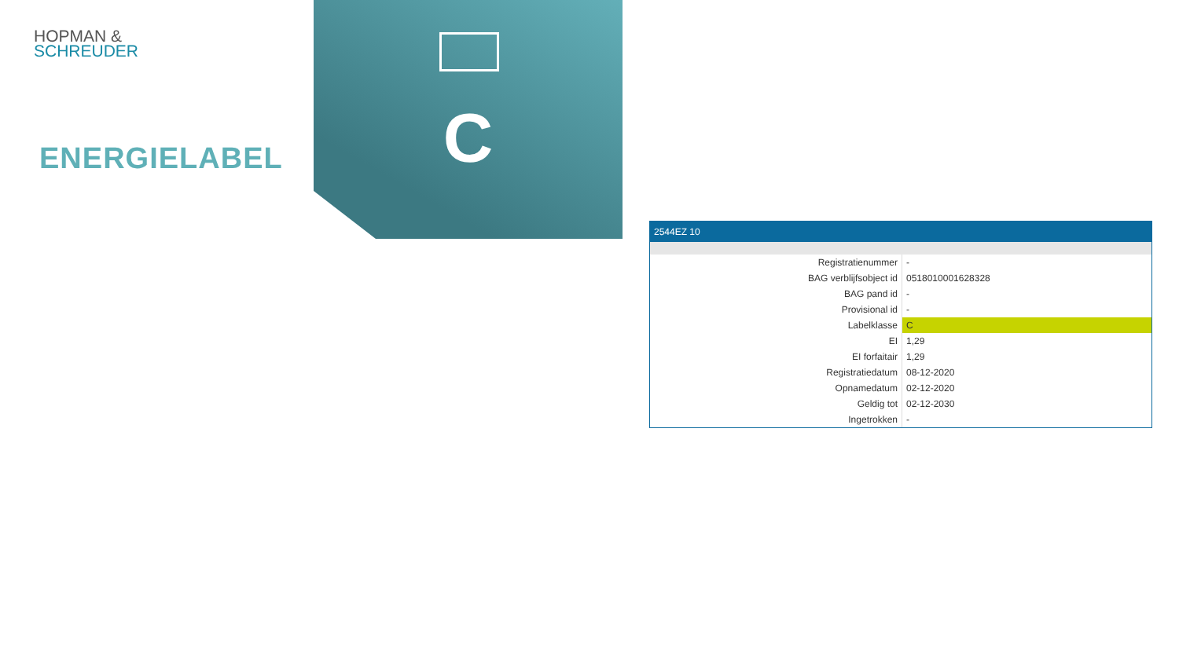HOPMAN &
SCHREUDER
ENERGIELABEL C
2544EZ 10
| Registratienummer | - |
| BAG verblijfsobject id | 0518010001628328 |
| BAG pand id | - |
| Provisional id | - |
| Labelklasse | C |
| EI | 1,29 |
| EI forfaitair | 1,29 |
| Registratiedatum | 08-12-2020 |
| Opnamedatum | 02-12-2020 |
| Geldig tot | 02-12-2030 |
| Ingetrokken | - |